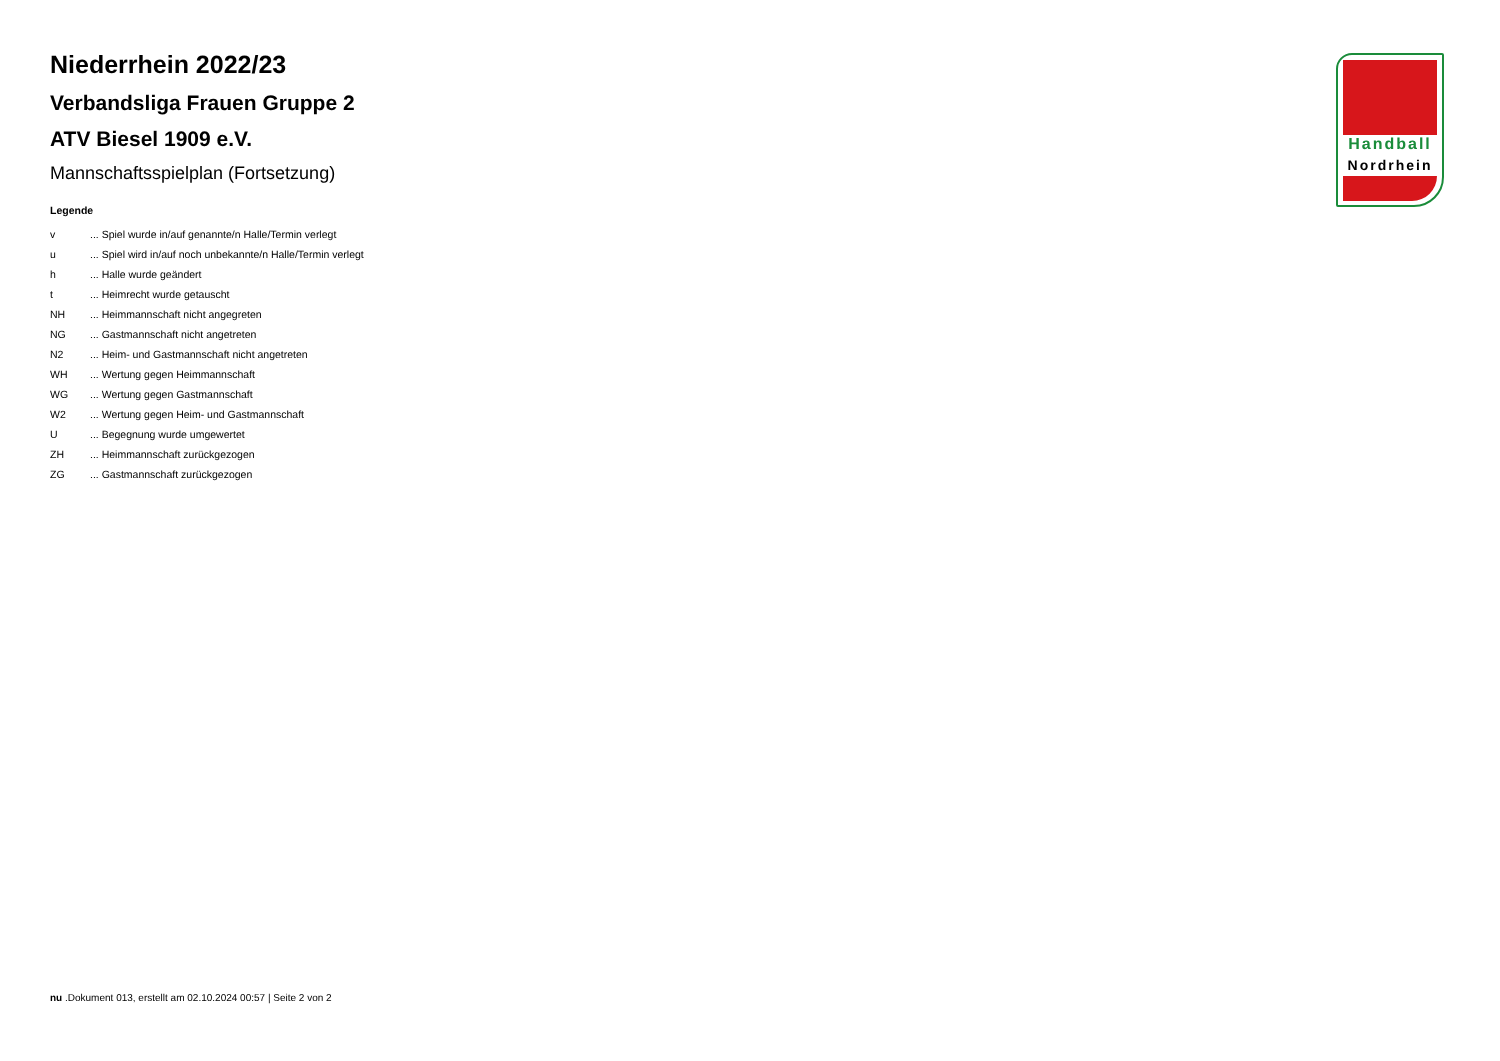Niederrhein 2022/23
Verbandsliga Frauen Gruppe 2
ATV Biesel 1909 e.V.
Mannschaftsspielplan (Fortsetzung)
Legende
| v | ... Spiel wurde in/auf genannte/n Halle/Termin verlegt |
| u | ... Spiel wird in/auf noch unbekannte/n Halle/Termin verlegt |
| h | ... Halle wurde geändert |
| t | ... Heimrecht wurde getauscht |
| NH | ... Heimmannschaft nicht angegreten |
| NG | ... Gastmannschaft nicht angetreten |
| N2 | ... Heim- und Gastmannschaft nicht angetreten |
| WH | ... Wertung gegen Heimmannschaft |
| WG | ... Wertung gegen Gastmannschaft |
| W2 | ... Wertung gegen Heim- und Gastmannschaft |
| U | ... Begegnung wurde umgewertet |
| ZH | ... Heimmannschaft zurückgezogen |
| ZG | ... Gastmannschaft zurückgezogen |
Handball
Nordrhein
nu .Dokument 013, erstellt am 02.10.2024 00:57 | Seite 2 von 2